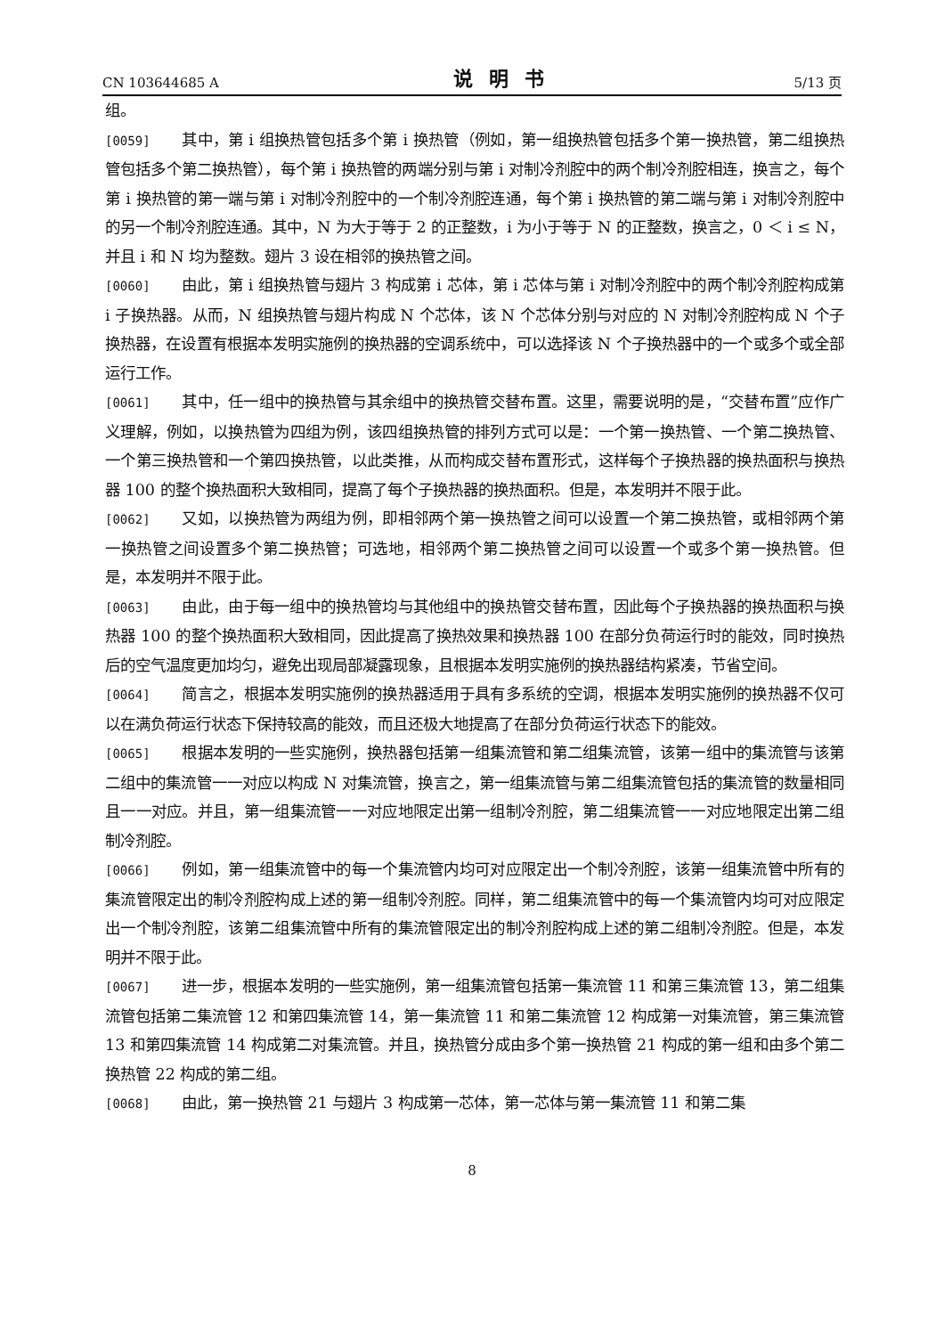CN 103644685 A 说明书 5/13 页
组。
[0059] 其中，第 i 组换热管包括多个第 i 换热管（例如，第一组换热管包括多个第一换热管，第二组换热管包括多个第二换热管），每个第 i 换热管的两端分别与第 i 对制冷剂腔中的两个制冷剂腔相连，换言之，每个第 i 换热管的第一端与第 i 对制冷剂腔中的一个制冷剂腔连通，每个第 i 换热管的第二端与第 i 对制冷剂腔中的另一个制冷剂腔连通。其中，N 为大于等于 2 的正整数，i 为小于等于 N 的正整数，换言之，0 ＜ i ≤ N，并且 i 和 N 均为整数。翅片 3 设在相邻的换热管之间。
[0060] 由此，第 i 组换热管与翅片 3 构成第 i 芯体，第 i 芯体与第 i 对制冷剂腔中的两个制冷剂腔构成第 i 子换热器。从而，N 组换热管与翅片构成 N 个芯体，该 N 个芯体分别与对应的 N 对制冷剂腔构成 N 个子换热器，在设置有根据本发明实施例的换热器的空调系统中，可以选择该 N 个子换热器中的一个或多个或全部运行工作。
[0061] 其中，任一组中的换热管与其余组中的换热管交替布置。这里，需要说明的是，“交替布置”应作广义理解，例如，以换热管为四组为例，该四组换热管的排列方式可以是：一个第一换热管、一个第二换热管、一个第三换热管和一个第四换热管，以此类推，从而构成交替布置形式，这样每个子换热器的换热面积与换热器 100 的整个换热面积大致相同，提高了每个子换热器的换热面积。但是，本发明并不限于此。
[0062] 又如，以换热管为两组为例，即相邻两个第一换热管之间可以设置一个第二换热管，或相邻两个第一换热管之间设置多个第二换热管；可选地，相邻两个第二换热管之间可以设置一个或多个第一换热管。但是，本发明并不限于此。
[0063] 由此，由于每一组中的换热管均与其他组中的换热管交替布置，因此每个子换热器的换热面积与换热器 100 的整个换热面积大致相同，因此提高了换热效果和换热器 100 在部分负荷运行时的能效，同时换热后的空气温度更加均匀，避免出现局部凝露现象，且根据本发明实施例的换热器结构紧凑，节省空间。
[0064] 简言之，根据本发明实施例的换热器适用于具有多系统的空调，根据本发明实施例的换热器不仅可以在满负荷运行状态下保持较高的能效，而且还极大地提高了在部分负荷运行状态下的能效。
[0065] 根据本发明的一些实施例，换热器包括第一组集流管和第二组集流管，该第一组中的集流管与该第二组中的集流管一一对应以构成 N 对集流管，换言之，第一组集流管与第二组集流管包括的集流管的数量相同且一一对应。并且，第一组集流管一一对应地限定出第一组制冷剂腔，第二组集流管一一对应地限定出第二组制冷剂腔。
[0066] 例如，第一组集流管中的每一个集流管内均可对应限定出一个制冷剂腔，该第一组集流管中所有的集流管限定出的制冷剂腔构成上述的第一组制冷剂腔。同样，第二组集流管中的每一个集流管内均可对应限定出一个制冷剂腔，该第二组集流管中所有的集流管限定出的制冷剂腔构成上述的第二组制冷剂腔。但是，本发明并不限于此。
[0067] 进一步，根据本发明的一些实施例，第一组集流管包括第一集流管 11 和第三集流管 13，第二组集流管包括第二集流管 12 和第四集流管 14，第一集流管 11 和第二集流管 12 构成第一对集流管，第三集流管 13 和第四集流管 14 构成第二对集流管。并且，换热管分成由多个第一换热管 21 构成的第一组和由多个第二换热管 22 构成的第二组。
[0068] 由此，第一换热管 21 与翅片 3 构成第一芯体，第一芯体与第一集流管 11 和第二集
8